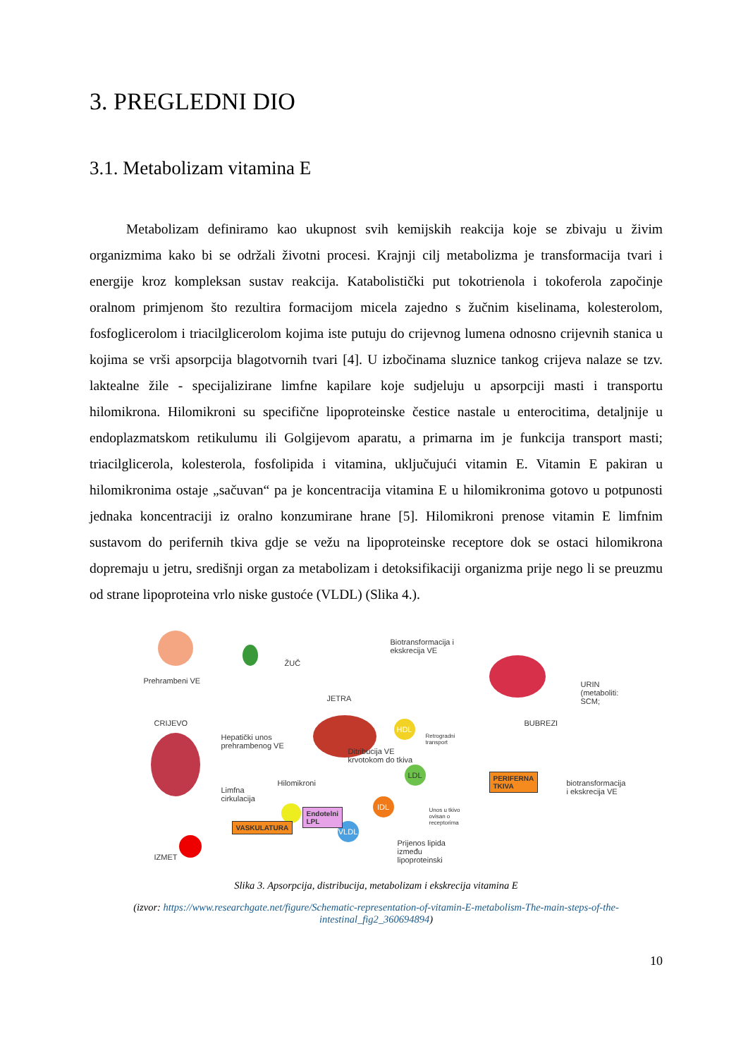3. PREGLEDNI DIO
3.1. Metabolizam vitamina E
Metabolizam definiramo kao ukupnost svih kemijskih reakcija koje se zbivaju u živim organizmima kako bi se održali životni procesi. Krajnji cilj metabolizma je transformacija tvari i energije kroz kompleksan sustav reakcija. Katabolistički put tokotrienola i tokoferola započinje oralnom primjenom što rezultira formacijom micela zajedno s žučnim kiselinama, kolesterolom, fosfoglicerolom i triacilglicerolom kojima iste putuju do crijevnog lumena odnosno crijevnih stanica u kojima se vrši apsorpcija blagotvornih tvari [4]. U izbočinama sluznice tankog crijeva nalaze se tzv. laktealne žile - specijalizirane limfne kapilare koje sudjeluju u apsorpciji masti i transportu hilomikrona. Hilomikroni su specifične lipoproteinske čestice nastale u enterocitima, detaljnije u endoplazmatskom retikulumu ili Golgijevom aparatu, a primarna im je funkcija transport masti; triacilglicerola, kolesterola, fosfolipida i vitamina, uključujući vitamin E. Vitamin E pakiran u hilomikronima ostaje „sačuvan“ pa je koncentracija vitamina E u hilomikronima gotovo u potpunosti jednaka koncentraciji iz oralno konzumirane hrane [5]. Hilomikroni prenose vitamin E limfnim sustavom do perifernih tkiva gdje se vežu na lipoproteinske receptore dok se ostaci hilomikrona dopremaju u jetru, središnji organ za metabolizam i detoksifikaciji organizma prije nego li se preuzmu od strane lipoproteina vrlo niske gustoće (VLDL) (Slika 4.).
Prehrambeni VE
ŽUČ
Biotransformacija i
ekskrecija VE
URIN
(metaboliti:
SCM;
CRIJEVO
JETRA
BUBREZI
Hepatički unos
prehrambenog VE
Ditribucija VE
krvotokom do tkiva
Retrogradni
transport
Limfna
cirkulacija
Hilomikroni biotransformacija
i ekskrecija VE
Unos u tkivo
ovisan o
receptorima
Prijenos lipida
između
lipoproteinski IZMET
HDL
LDL
IDL
VLDL
VASKULATURA
Endotelni
LPL
PERIFERNA
TKIVA
Slika 3. Apsorpcija, distribucija, metabolizam i ekskrecija vitamina E
(izvor: https://www.researchgate.net/figure/Schematic-representation-of-vitamin-E-metabolism-The-main-steps-of-the-intestinal_fig2_360694894)
10